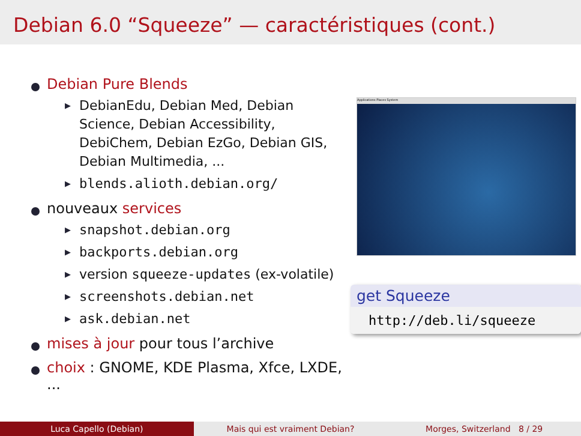Debian 6.0 “Squeeze” — caractéristiques (cont.)
Debian Pure Blends
▶ DebianEdu, Debian Med, Debian Science, Debian Accessibility, DebiChem, Debian EzGo, Debian GIS, Debian Multimedia, ...
▶ blends.alioth.debian.org/
nouveaux services
▶ snapshot.debian.org
▶ backports.debian.org
▶ version squeeze-updates (ex-volatile)
▶ screenshots.debian.net
▶ ask.debian.net
mises à jour pour tous l’archive
choix : GNOME, KDE Plasma, Xfce, LXDE, ...
Applications Places System
get Squeeze
http://deb.li/squeeze
Luca Capello (Debian) Mais qui est vraiment Debian? Morges, Switzerland 8 / 29